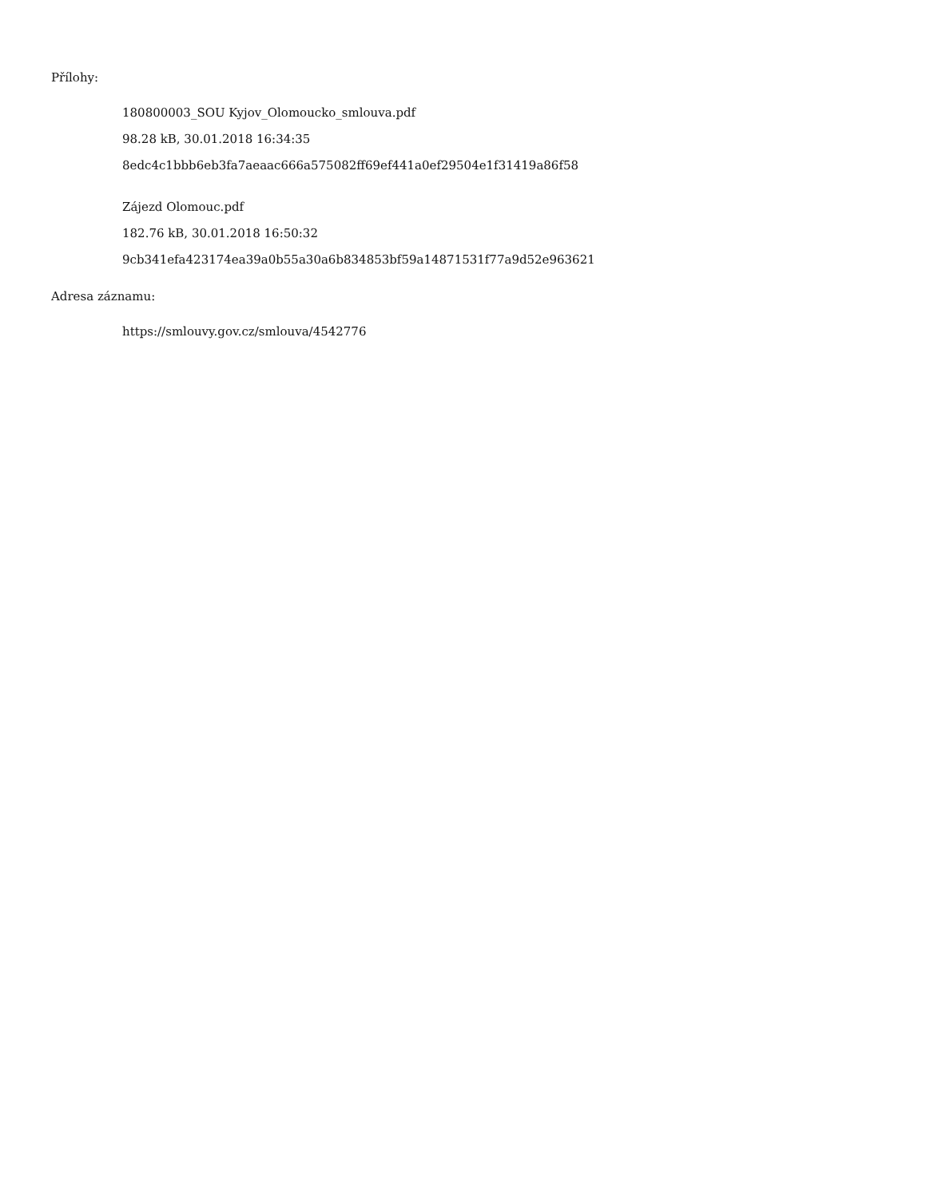Přílohy:
180800003_SOU Kyjov_Olomoucko_smlouva.pdf
98.28 kB, 30.01.2018 16:34:35
8edc4c1bbb6eb3fa7aeaac666a575082ff69ef441a0ef29504e1f31419a86f58
Zájezd Olomouc.pdf
182.76 kB, 30.01.2018 16:50:32
9cb341efa423174ea39a0b55a30a6b834853bf59a14871531f77a9d52e963621
Adresa záznamu:
https://smlouvy.gov.cz/smlouva/4542776